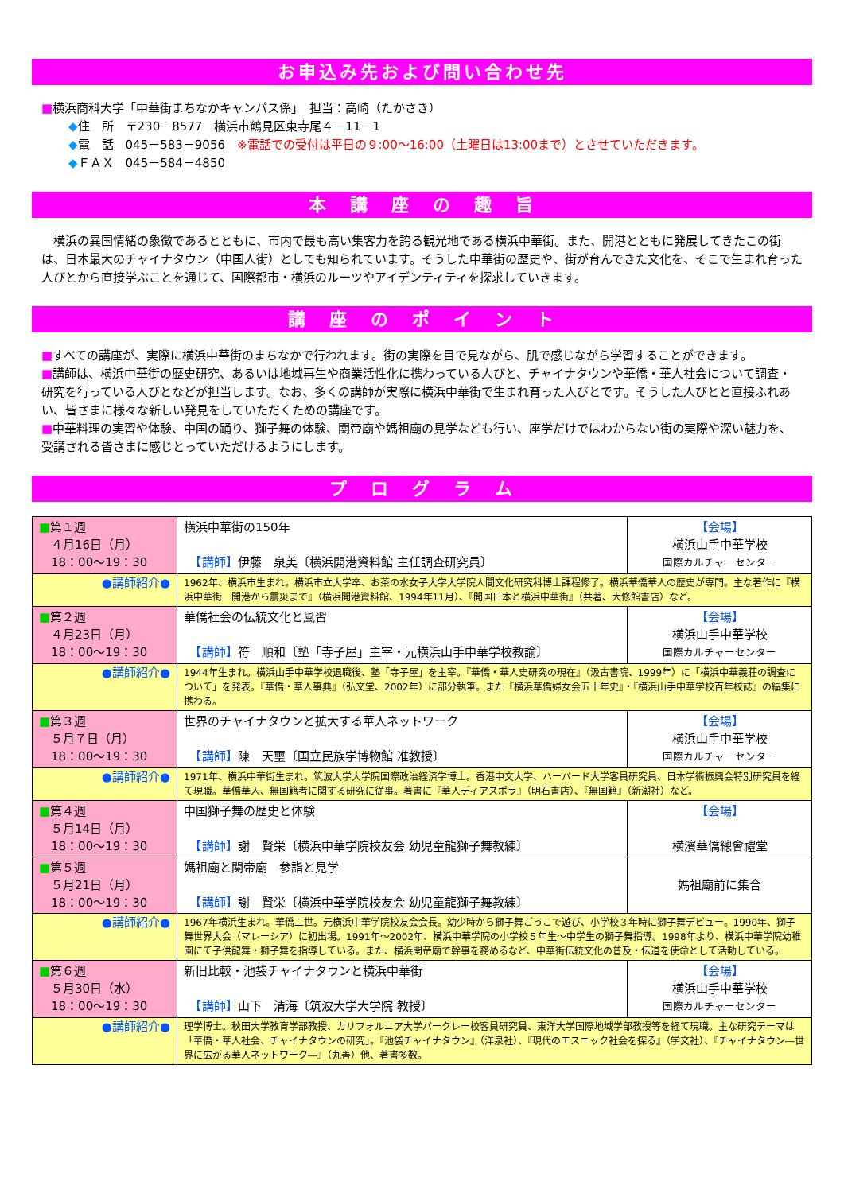お申込み先および問い合わせ先
■横浜商科大学「中華街まちなかキャンパス係」　担当：高崎（たかさき）
◆住　所　〒230－8577　横浜市鶴見区東寺尾４－11－1
◆電　話　045－583－9056　※電話での受付は平日の９:00～16:00（土曜日は13:00まで）とさせていただきます。
◆ＦＡＸ　045－584－4850
本　講　座　の　趣　旨
　横浜の異国情緒の象徴であるとともに、市内で最も高い集客力を誇る観光地である横浜中華街。また、開港とともに発展してきたこの街は、日本最大のチャイナタウン（中国人街）としても知られています。そうした中華街の歴史や、街が育んできた文化を、そこで生まれ育った人びとから直接学ぶことを通じて、国際都市・横浜のルーツやアイデンティティを探求していきます。
講　座　の　ポ　イ　ン　ト
■すべての講座が、実際に横浜中華街のまちなかで行われます。街の実際を目で見ながら、肌で感じながら学習することができます。
■講師は、横浜中華街の歴史研究、あるいは地域再生や商業活性化に携わっている人びと、チャイナタウンや華僑・華人社会について調査・研究を行っている人びとなどが担当します。なお、多くの講師が実際に横浜中華街で生まれ育った人びとです。そうした人びとと直接ふれあい、皆さまに様々な新しい発見をしていただくための講座です。
■中華料理の実習や体験、中国の踊り、獅子舞の体験、関帝廟や媽祖廟の見学なども行い、座学だけではわからない街の実際や深い魅力を、受講される皆さまに感じとっていただけるようにします。
プ　ロ　グ　ラ　ム
| ■ 第１週 ４月16日（月） 18：00～19：30 | 横浜中華街の150年 【講師】 伊藤 泉美〔横浜開港資料館 主任調査研究員〕 | 【会場】 横浜山手中華学校 国際カルチャーセンター |
| ●講師紹介● | 1962年、横浜市生まれ。横浜市立大学卒、お茶の水女子大学大学院人間文化研究科博士課程修了。横浜華僑華人の歴史が専門。主な著作に『横浜中華街 開港から震災まで』（横浜開港資料館、1994年11月）、『開国日本と横浜中華街』（共著、大修館書店）など。 | |
| ■ 第２週 ４月23日（月） 18：00～19：30 | 華僑社会の伝統文化と風習 【講師】 符 順和〔塾「寺子屋」主宰・元横浜山手中華学校教諭〕 | 【会場】 横浜山手中華学校 国際カルチャーセンター |
| ●講師紹介● | 1944年生まれ。横浜山手中華学校退職後、塾「寺子屋」を主宰。『華僑・華人史研究の現在』（汲古書院、1999年）に「横浜中華義荘の調査について」を発表。『華僑・華人事典』（弘文堂、2002年）に部分執筆。また『横浜華僑婦女会五十年史』・『横浜山手中華学校百年校誌』の編集に携わる。 | |
| ■ 第３週 ５月７日（月） 18：00～19：30 | 世界のチャイナタウンと拡大する華人ネットワーク 【講師】 陳 天璽〔国立民族学博物館 准教授〕 | 【会場】 横浜山手中華学校 国際カルチャーセンター |
| ●講師紹介● | 1971年、横浜中華街生まれ。筑波大学大学院国際政治経済学博士。香港中文大学、ハーバード大学客員研究員、日本学術振興会特別研究員を経て現職。華僑華人、無国籍者に関する研究に従事。著書に『華人ディアスポラ』（明石書店）、『無国籍』（新潮社）など。 | |
| ■ 第４週 ５月14日（月） 18：00～19：30 | 中国獅子舞の歴史と体験 【講師】 謝 賢栄〔横浜中華学院校友会 幼児童龍獅子舞教練〕 | 【会場】 横濱華僑總會禮堂 |
| ■ 第５週 ５月21日（月） 18：00～19：30 | 媽祖廟と関帝廟 参詣と見学 【講師】 謝 賢栄〔横浜中華学院校友会 幼児童龍獅子舞教練〕 | 媽祖廟前に集合 |
| ●講師紹介● | 1967年横浜生まれ。華僑二世。元横浜中華学院校友会会長。幼少時から獅子舞ごっこで遊び、小学校３年時に獅子舞デビュー。1990年、獅子舞世界大会（マレーシア）に初出場。1991年～2002年、横浜中華学院の小学校５年生～中学生の獅子舞指導。1998年より、横浜中華学院幼稚園にて子供龍舞・獅子舞を指導している。また、横浜関帝廟で幹事を務めるなど、中華街伝統文化の普及・伝道を使命として活動している。 | |
| ■ 第６週 ５月30日（水） 18：00～19：30 | 新旧比較・池袋チャイナタウンと横浜中華街 【講師】 山下 清海〔筑波大学大学院 教授〕 | 【会場】 横浜山手中華学校 国際カルチャーセンター |
| ●講師紹介● | 理学博士。秋田大学教育学部教授、カリフォルニア大学バークレー校客員研究員、東洋大学国際地域学部教授等を経て現職。主な研究テーマは「華僑・華人社会、チャイナタウンの研究」。『池袋チャイナタウン』（洋泉社）、『現代のエスニック社会を探る』（学文社）、『チャイナタウン―世界に広がる華人ネットワーク―』（丸善）他、著書多数。 | |